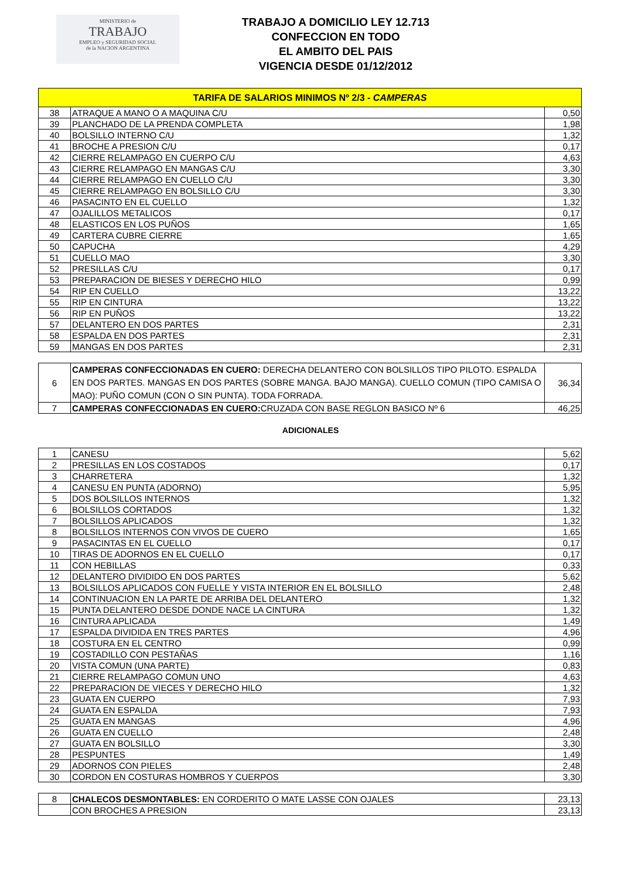MINISTERIO de
TRABAJO
EMPLEO y SEGURIDAD SOCIAL
de la NACION ARGENTINA
TRABAJO A DOMICILIO LEY 12.713
CONFECCION EN TODO
EL AMBITO DEL PAIS
VIGENCIA DESDE 01/12/2012
| TARIFA DE SALARIOS MINIMOS Nº 2/3 - CAMPERAS | | |
| --- | --- | --- |
| 38 | ATRAQUE A MANO O A MAQUINA C/U | 0,50 |
| 39 | PLANCHADO DE LA PRENDA COMPLETA | 1,98 |
| 40 | BOLSILLO INTERNO C/U | 1,32 |
| 41 | BROCHE A PRESION C/U | 0,17 |
| 42 | CIERRE RELAMPAGO EN CUERPO C/U | 4,63 |
| 43 | CIERRE RELAMPAGO EN MANGAS C/U | 3,30 |
| 44 | CIERRE RELAMPAGO EN CUELLO C/U | 3,30 |
| 45 | CIERRE RELAMPAGO EN BOLSILLO C/U | 3,30 |
| 46 | PASACINTO EN EL CUELLO | 1,32 |
| 47 | OJALILLOS METALICOS | 0,17 |
| 48 | ELASTICOS EN LOS PUÑOS | 1,65 |
| 49 | CARTERA CUBRE CIERRE | 1,65 |
| 50 | CAPUCHA | 4,29 |
| 51 | CUELLO MAO | 3,30 |
| 52 | PRESILLAS C/U | 0,17 |
| 53 | PREPARACION DE BIESES Y DERECHO HILO | 0,99 |
| 54 | RIP EN CUELLO | 13,22 |
| 55 | RIP EN CINTURA | 13,22 |
| 56 | RIP EN PUÑOS | 13,22 |
| 57 | DELANTERO EN DOS PARTES | 2,31 |
| 58 | ESPALDA EN DOS PARTES | 2,31 |
| 59 | MANGAS EN DOS PARTES | 2,31 |
| 6 | CAMPERAS CONFECCIONADAS EN CUERO: DERECHA DELANTERO CON BOLSILLOS TIPO PILOTO. ESPALDA EN DOS PARTES. MANGAS EN DOS PARTES (SOBRE MANGA. BAJO MANGA). CUELLO COMUN (TIPO CAMISA O MAO): PUÑO COMUN (CON O SIN PUNTA). TODA FORRADA. | 36,34 |
| 7 | CAMPERAS CONFECCIONADAS EN CUERO: CRUZADA CON BASE REGLON BASICO Nº 6 | 46,25 |
ADICIONALES
| 1 | CANESU | 5,62 |
| 2 | PRESILLAS EN LOS COSTADOS | 0,17 |
| 3 | CHARRETERA | 1,32 |
| 4 | CANESU EN PUNTA (ADORNO) | 5,95 |
| 5 | DOS BOLSILLOS INTERNOS | 1,32 |
| 6 | BOLSILLOS CORTADOS | 1,32 |
| 7 | BOLSILLOS APLICADOS | 1,32 |
| 8 | BOLSILLOS INTERNOS CON VIVOS DE CUERO | 1,65 |
| 9 | PASACINTAS EN EL CUELLO | 0,17 |
| 10 | TIRAS DE ADORNOS EN EL CUELLO | 0,17 |
| 11 | CON HEBILLAS | 0,33 |
| 12 | DELANTERO DIVIDIDO EN DOS PARTES | 5,62 |
| 13 | BOLSILLOS APLICADOS CON FUELLE Y VISTA INTERIOR EN EL BOLSILLO | 2,48 |
| 14 | CONTINUACION EN LA PARTE DE ARRIBA DEL DELANTERO | 1,32 |
| 15 | PUNTA DELANTERO DESDE DONDE NACE LA CINTURA | 1,32 |
| 16 | CINTURA APLICADA | 1,49 |
| 17 | ESPALDA DIVIDIDA EN TRES PARTES | 4,96 |
| 18 | COSTURA EN EL CENTRO | 0,99 |
| 19 | COSTADILLO CON PESTAÑAS | 1,16 |
| 20 | VISTA COMUN (UNA PARTE) | 0,83 |
| 21 | CIERRE RELAMPAGO COMUN UNO | 4,63 |
| 22 | PREPARACION DE VIECES Y DERECHO HILO | 1,32 |
| 23 | GUATA EN CUERPO | 7,93 |
| 24 | GUATA EN ESPALDA | 7,93 |
| 25 | GUATA EN MANGAS | 4,96 |
| 26 | GUATA EN CUELLO | 2,48 |
| 27 | GUATA EN BOLSILLO | 3,30 |
| 28 | PESPUNTES | 1,49 |
| 29 | ADORNOS CON PIELES | 2,48 |
| 30 | CORDON EN COSTURAS HOMBROS Y CUERPOS | 3,30 |
| 8 | CHALECOS DESMONTABLES: EN CORDERITO O MATE LASSE CON OJALES | 23,13 |
| | CON BROCHES A PRESION | 23,13 |